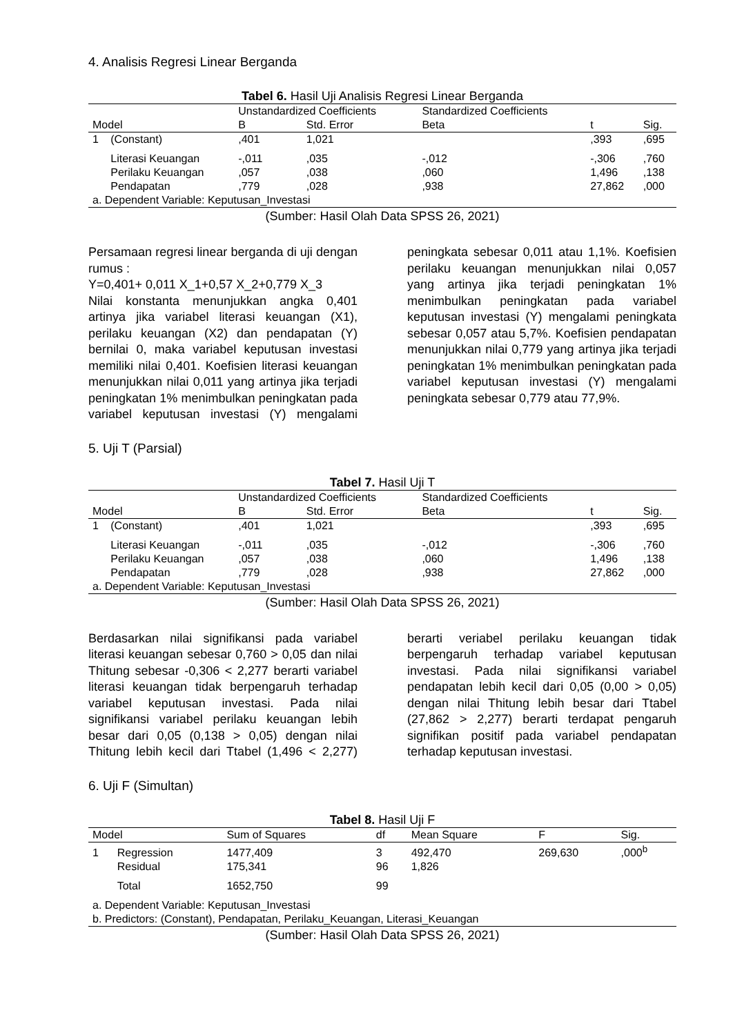4. Analisis Regresi Linear Berganda
Tabel 6. Hasil Uji Analisis Regresi Linear Berganda
| | | Unstandardized Coefficients | | Standardized Coefficients | | |
| --- | --- | --- | --- | --- | --- | --- |
| Model | | B | Std. Error | Beta | t | Sig. |
| 1 | (Constant) | ,401 | 1,021 | | ,393 | ,695 |
| | Literasi Keuangan | -,011 | ,035 | -,012 | -,306 | ,760 |
| | Perilaku Keuangan | ,057 | ,038 | ,060 | 1,496 | ,138 |
| | Pendapatan | ,779 | ,028 | ,938 | 27,862 | ,000 |
| a. Dependent Variable: Keputusan_Investasi | | | | | | |
(Sumber: Hasil Olah Data SPSS 26, 2021)
Persamaan regresi linear berganda di uji dengan rumus :
Y=0,401+ 0,011 X_1+0,57 X_2+0,779 X_3
Nilai konstanta menunjukkan angka 0,401 artinya jika variabel literasi keuangan (X1), perilaku keuangan (X2) dan pendapatan (Y) bernilai 0, maka variabel keputusan investasi memiliki nilai 0,401. Koefisien literasi keuangan menunjukkan nilai 0,011 yang artinya jika terjadi peningkatan 1% menimbulkan peningkatan pada variabel keputusan investasi (Y) mengalami peningkata sebesar 0,011 atau 1,1%. Koefisien perilaku keuangan menunjukkan nilai 0,057 yang artinya jika terjadi peningkatan 1% menimbulkan peningkatan pada variabel keputusan investasi (Y) mengalami peningkata sebesar 0,057 atau 5,7%. Koefisien pendapatan menunjukkan nilai 0,779 yang artinya jika terjadi peningkatan 1% menimbulkan peningkatan pada variabel keputusan investasi (Y) mengalami peningkata sebesar 0,779 atau 77,9%.
5. Uji T (Parsial)
Tabel 7. Hasil Uji T
| | | Unstandardized Coefficients | | Standardized Coefficients | | |
| --- | --- | --- | --- | --- | --- | --- |
| Model | | B | Std. Error | Beta | t | Sig. |
| 1 | (Constant) | ,401 | 1,021 | | ,393 | ,695 |
| | Literasi Keuangan | -,011 | ,035 | -,012 | -,306 | ,760 |
| | Perilaku Keuangan | ,057 | ,038 | ,060 | 1,496 | ,138 |
| | Pendapatan | ,779 | ,028 | ,938 | 27,862 | ,000 |
| a. Dependent Variable: Keputusan_Investasi | | | | | | |
(Sumber: Hasil Olah Data SPSS 26, 2021)
Berdasarkan nilai signifikansi pada variabel literasi keuangan sebesar 0,760 > 0,05 dan nilai Thitung sebesar -0,306 < 2,277 berarti variabel literasi keuangan tidak berpengaruh terhadap variabel keputusan investasi. Pada nilai signifikansi variabel perilaku keuangan lebih besar dari 0,05 (0,138 > 0,05) dengan nilai Thitung lebih kecil dari Ttabel (1,496 < 2,277) berarti veriabel perilaku keuangan tidak berpengaruh terhadap variabel keputusan investasi. Pada nilai signifikansi variabel pendapatan lebih kecil dari 0,05 (0,00 > 0,05) dengan nilai Thitung lebih besar dari Ttabel (27,862 > 2,277) berarti terdapat pengaruh signifikan positif pada variabel pendapatan terhadap keputusan investasi.
6. Uji F (Simultan)
Tabel 8. Hasil Uji F
| Model | | Sum of Squares | df | Mean Square | F | Sig. |
| --- | --- | --- | --- | --- | --- | --- |
| 1 | Regression | 1477,409 | 3 | 492,470 | 269,630 | ,000<sup>b</sup> |
| | Residual | 175,341 | 96 | 1,826 | | |
| | Total | 1652,750 | 99 | | | |
| a. Dependent Variable: Keputusan_Investasi | | | | | | |
| b. Predictors: (Constant), Pendapatan, Perilaku_Keuangan, Literasi_Keuangan | | | | | | |
(Sumber: Hasil Olah Data SPSS 26, 2021)